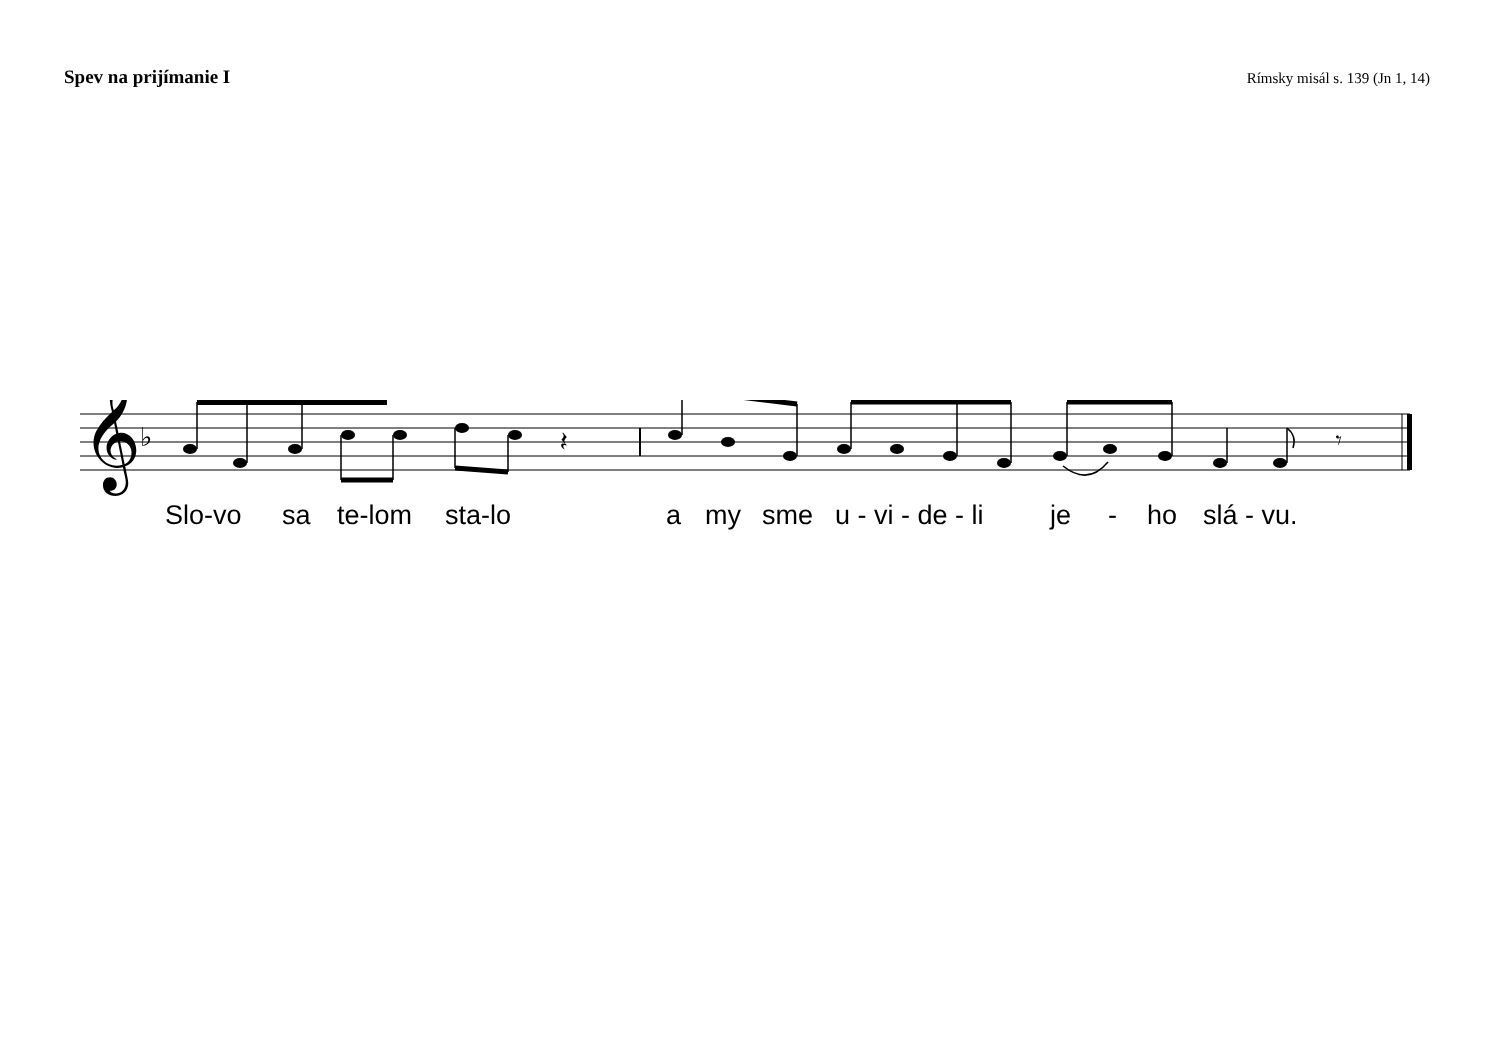Spev na prijímanie I
Rímsky misál s. 139 (Jn 1, 14)
𝄞
♭
𝄽
𝄾
Slo-vo sa te-lom sta-lo a my sme u - vi - de - li je - ho slá - vu.